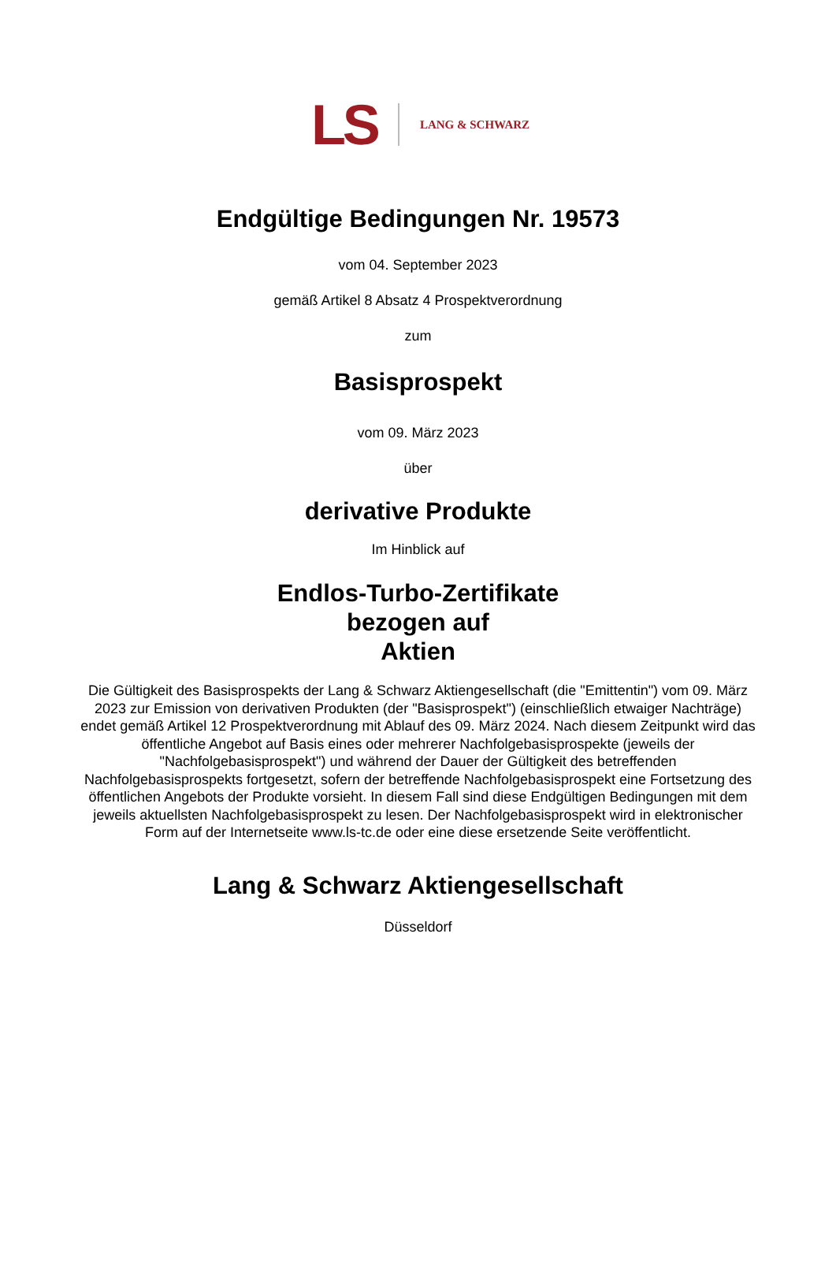LS LANG & SCHWARZ
Endgültige Bedingungen Nr. 19573
vom 04. September 2023
gemäß Artikel 8 Absatz 4 Prospektverordnung
zum
Basisprospekt
vom 09. März 2023
über
derivative Produkte
Im Hinblick auf
Endlos-Turbo-Zertifikate
bezogen auf
Aktien
Die Gültigkeit des Basisprospekts der Lang & Schwarz Aktiengesellschaft (die "Emittentin") vom 09. März 2023 zur Emission von derivativen Produkten (der "Basisprospekt") (einschließlich etwaiger Nachträge) endet gemäß Artikel 12 Prospektverordnung mit Ablauf des 09. März 2024. Nach diesem Zeitpunkt wird das öffentliche Angebot auf Basis eines oder mehrerer Nachfolgebasisprospekte (jeweils der "Nachfolgebasisprospekt") und während der Dauer der Gültigkeit des betreffenden Nachfolgebasisprospekts fortgesetzt, sofern der betreffende Nachfolgebasisprospekt eine Fortsetzung des öffentlichen Angebots der Produkte vorsieht. In diesem Fall sind diese Endgültigen Bedingungen mit dem jeweils aktuellsten Nachfolgebasisprospekt zu lesen. Der Nachfolgebasisprospekt wird in elektronischer Form auf der Internetseite www.ls-tc.de oder eine diese ersetzende Seite veröffentlicht.
Lang & Schwarz Aktiengesellschaft
Düsseldorf